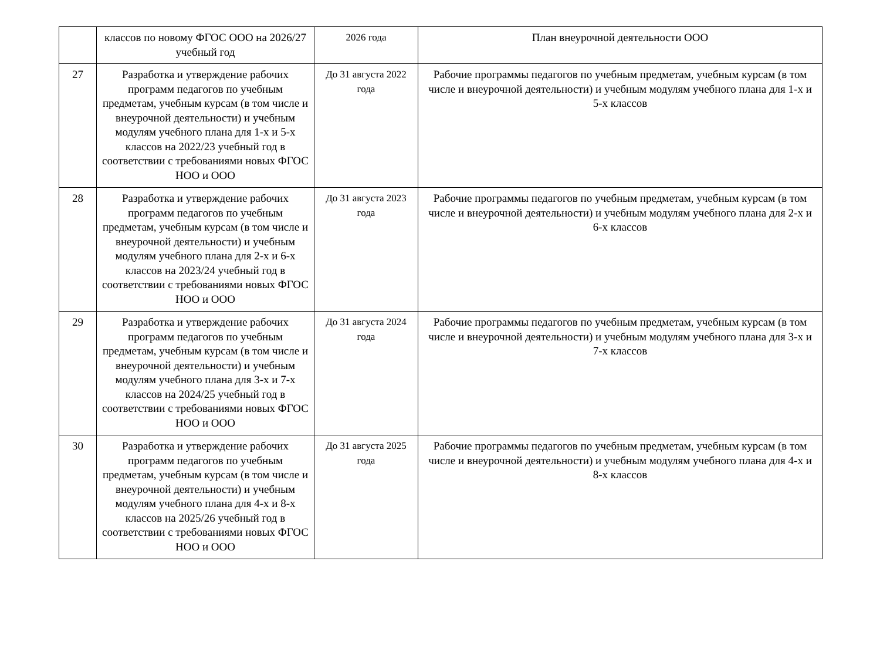| | классов по новому ФГОС ООО на 2026/27 учебный год | 2026 года | План внеурочной деятельности ООО |
| 27 | Разработка и утверждение рабочих программ педагогов по учебным предметам, учебным курсам (в том числе и внеурочной деятельности) и учебным модулям учебного плана для 1-х и 5-х классов на 2022/23 учебный год в соответствии с требованиями новых ФГОС НОО и ООО | До 31 августа 2022 года | Рабочие программы педагогов по учебным предметам, учебным курсам (в том числе и внеурочной деятельности) и учебным модулям учебного плана для 1-х и 5-х классов |
| 28 | Разработка и утверждение рабочих программ педагогов по учебным предметам, учебным курсам (в том числе и внеурочной деятельности) и учебным модулям учебного плана для 2-х и 6-х классов на 2023/24 учебный год в соответствии с требованиями новых ФГОС НОО и ООО | До 31 августа 2023 года | Рабочие программы педагогов по учебным предметам, учебным курсам (в том числе и внеурочной деятельности) и учебным модулям учебного плана для 2-х и 6-х классов |
| 29 | Разработка и утверждение рабочих программ педагогов по учебным предметам, учебным курсам (в том числе и внеурочной деятельности) и учебным модулям учебного плана для 3-х и 7-х классов на 2024/25 учебный год в соответствии с требованиями новых ФГОС НОО и ООО | До 31 августа 2024 года | Рабочие программы педагогов по учебным предметам, учебным курсам (в том числе и внеурочной деятельности) и учебным модулям учебного плана для 3-х и 7-х классов |
| 30 | Разработка и утверждение рабочих программ педагогов по учебным предметам, учебным курсам (в том числе и внеурочной деятельности) и учебным модулям учебного плана для 4-х и 8-х классов на 2025/26 учебный год в соответствии с требованиями новых ФГОС НОО и ООО | До 31 августа 2025 года | Рабочие программы педагогов по учебным предметам, учебным курсам (в том числе и внеурочной деятельности) и учебным модулям учебного плана для 4-х и 8-х классов |